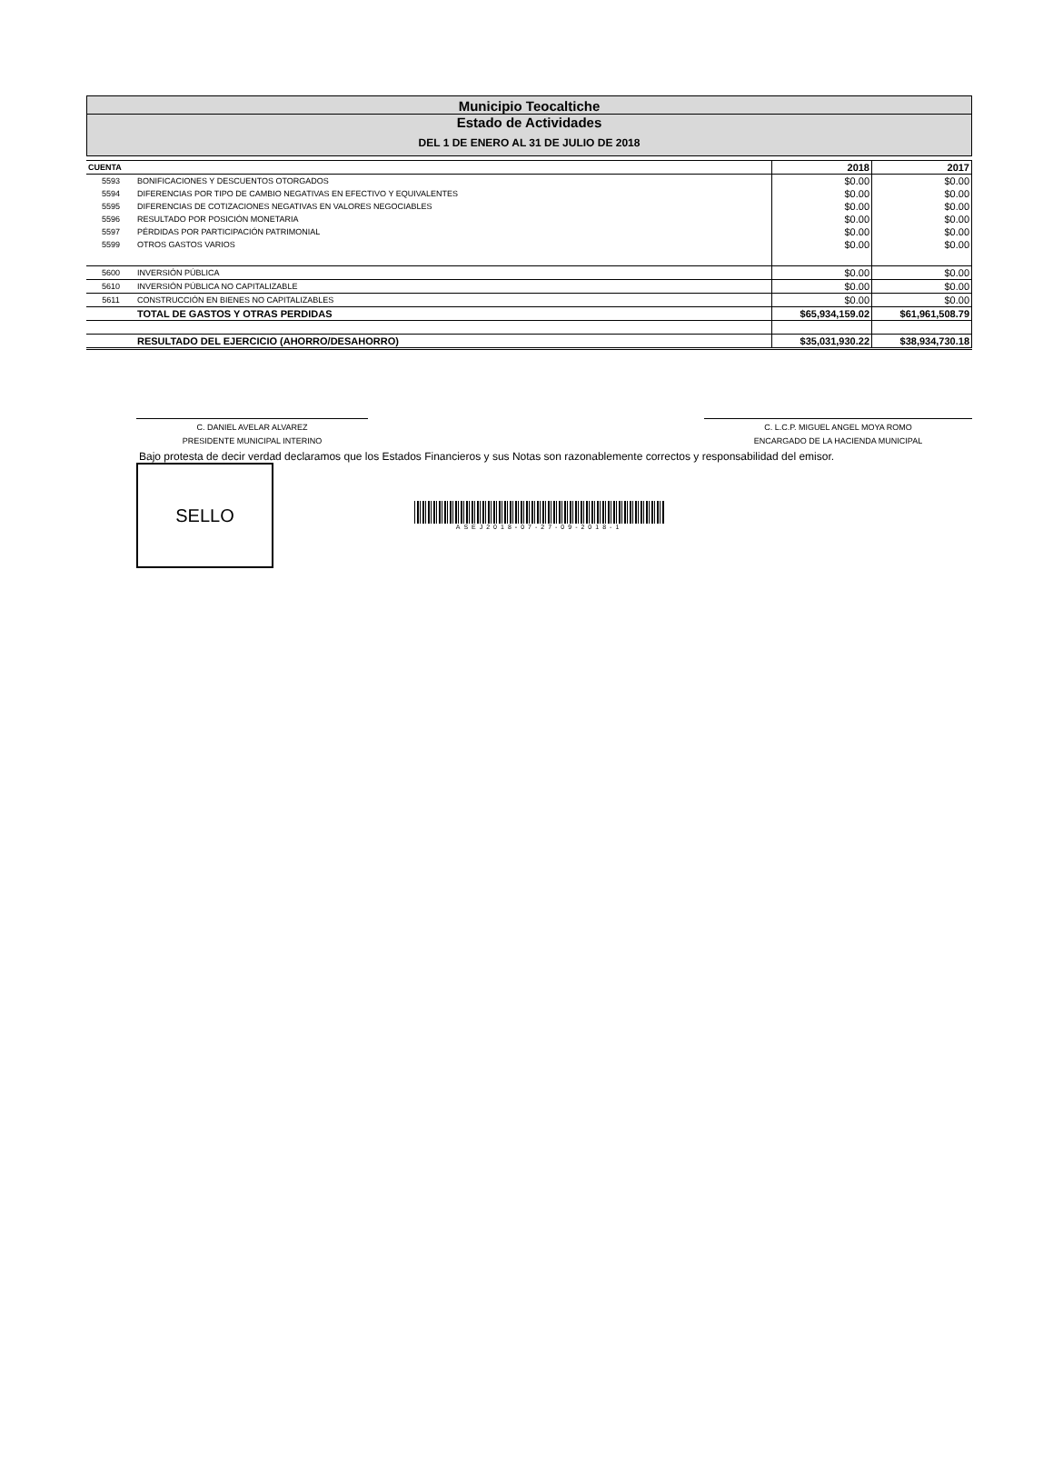Municipio Teocaltiche
Estado de Actividades
DEL 1 DE ENERO AL 31 DE JULIO DE 2018
| CUENTA | | 2018 | 2017 |
| --- | --- | --- | --- |
| 5593 | BONIFICACIONES Y DESCUENTOS OTORGADOS | $0.00 | $0.00 |
| 5594 | DIFERENCIAS POR TIPO DE CAMBIO NEGATIVAS EN EFECTIVO Y EQUIVALENTES | $0.00 | $0.00 |
| 5595 | DIFERENCIAS DE COTIZACIONES NEGATIVAS EN VALORES NEGOCIABLES | $0.00 | $0.00 |
| 5596 | RESULTADO POR POSICIÓN MONETARIA | $0.00 | $0.00 |
| 5597 | PÉRDIDAS POR PARTICIPACIÓN PATRIMONIAL | $0.00 | $0.00 |
| 5599 | OTROS GASTOS VARIOS | $0.00 | $0.00 |
| 5600 | INVERSIÓN PÚBLICA | $0.00 | $0.00 |
| 5610 | INVERSIÓN PÚBLICA NO CAPITALIZABLE | $0.00 | $0.00 |
| 5611 | CONSTRUCCIÓN EN BIENES NO CAPITALIZABLES | $0.00 | $0.00 |
| | TOTAL DE GASTOS Y OTRAS PERDIDAS | $65,934,159.02 | $61,961,508.79 |
| | RESULTADO DEL EJERCICIO (AHORRO/DESAHORRO) | $35,031,930.22 | $38,934,730.18 |
C. DANIEL AVELAR ALVAREZ
PRESIDENTE MUNICIPAL INTERINO
C. L.C.P. MIGUEL ANGEL MOYA ROMO
ENCARGADO DE LA HACIENDA MUNICIPAL
Bajo protesta de decir verdad declaramos que los Estados Financieros y sus Notas son razonablemente correctos y responsabilidad del emisor.
SELLO
ASEJ2018-07-27-09-2018-1